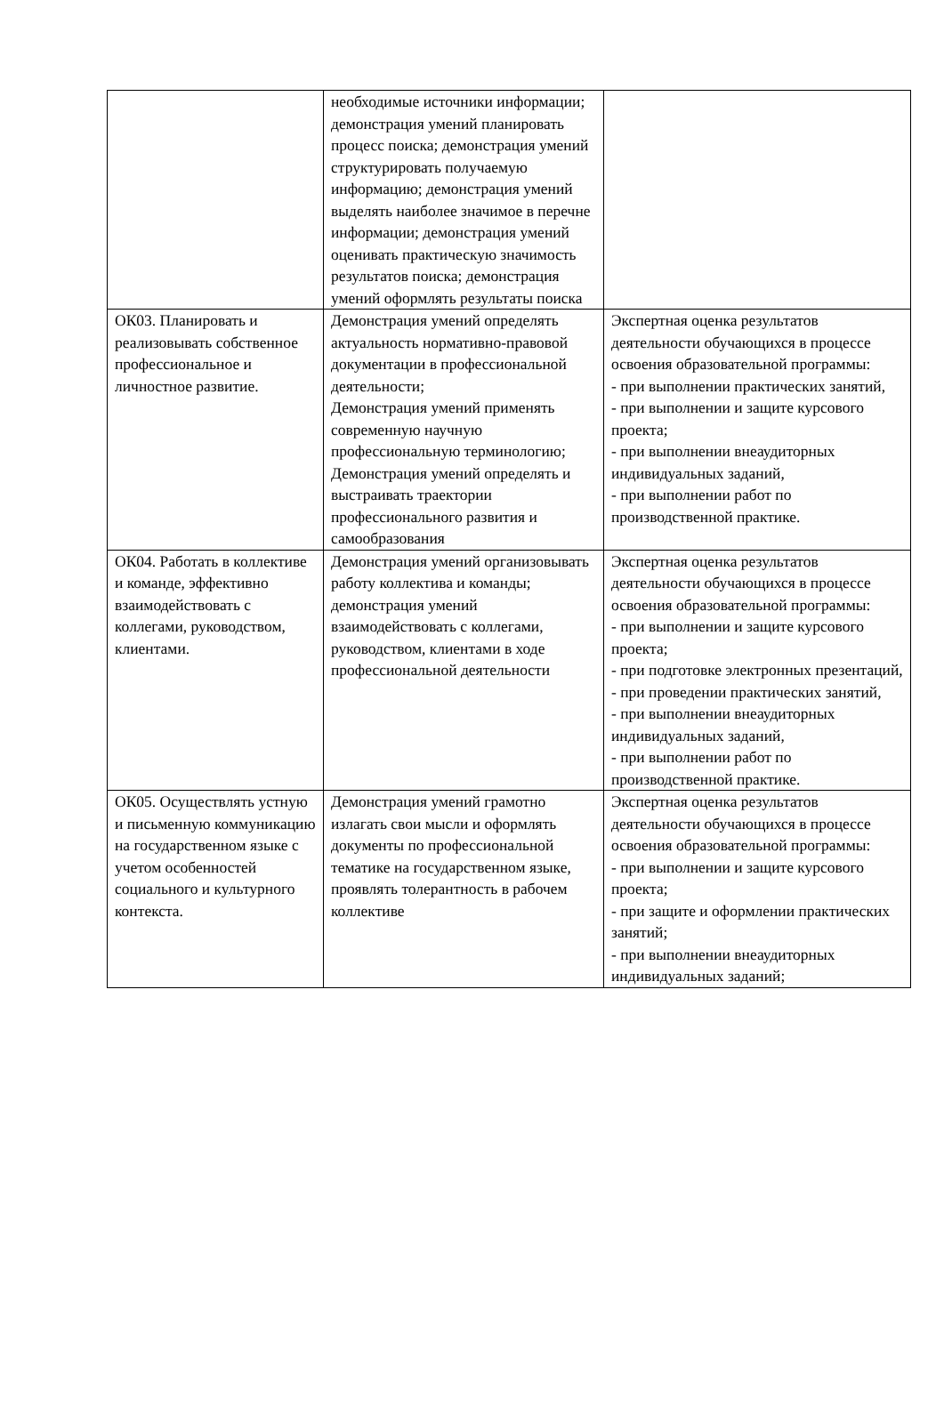| | необходимые источники информации; демонстрация умений планировать процесс поиска; демонстрация умений структурировать получаемую информацию; демонстрация умений выделять наиболее значимое в перечне информации; демонстрация умений оценивать практическую значимость результатов поиска; демонстрация умений оформлять результаты поиска | |
| ОК03. Планировать и реализовывать собственное профессиональное и личностное развитие. | Демонстрация умений определять актуальность нормативно-правовой документации в профессиональной деятельности; Демонстрация умений применять современную научную профессиональную терминологию; Демонстрация умений определять и выстраивать траектории профессионального развития и самообразования | Экспертная оценка результатов деятельности обучающихся в процессе освоения образовательной программы: - при выполнении практических занятий, - при выполнении и защите курсового проекта; - при выполнении внеаудиторных индивидуальных заданий, - при выполнении работ по производственной практике. |
| ОК04. Работать в коллективе и команде, эффективно взаимодействовать с коллегами, руководством, клиентами. | Демонстрация умений организовывать работу коллектива и команды; демонстрация умений взаимодействовать с коллегами, руководством, клиентами в ходе профессиональной деятельности | Экспертная оценка результатов деятельности обучающихся в процессе освоения образовательной программы: - при выполнении и защите курсового проекта; - при подготовке электронных презентаций, - при проведении практических занятий, - при выполнении внеаудиторных индивидуальных заданий, - при выполнении работ по производственной практике. |
| ОК05. Осуществлять устную и письменную коммуникацию на государственном языке с учетом особенностей социального и культурного контекста. | Демонстрация умений грамотно излагать свои мысли и оформлять документы по профессиональной тематике на государственном языке, проявлять толерантность в рабочем коллективе | Экспертная оценка результатов деятельности обучающихся в процессе освоения образовательной программы: - при выполнении и защите курсового проекта; - при защите и оформлении практических занятий; - при выполнении внеаудиторных индивидуальных заданий; |